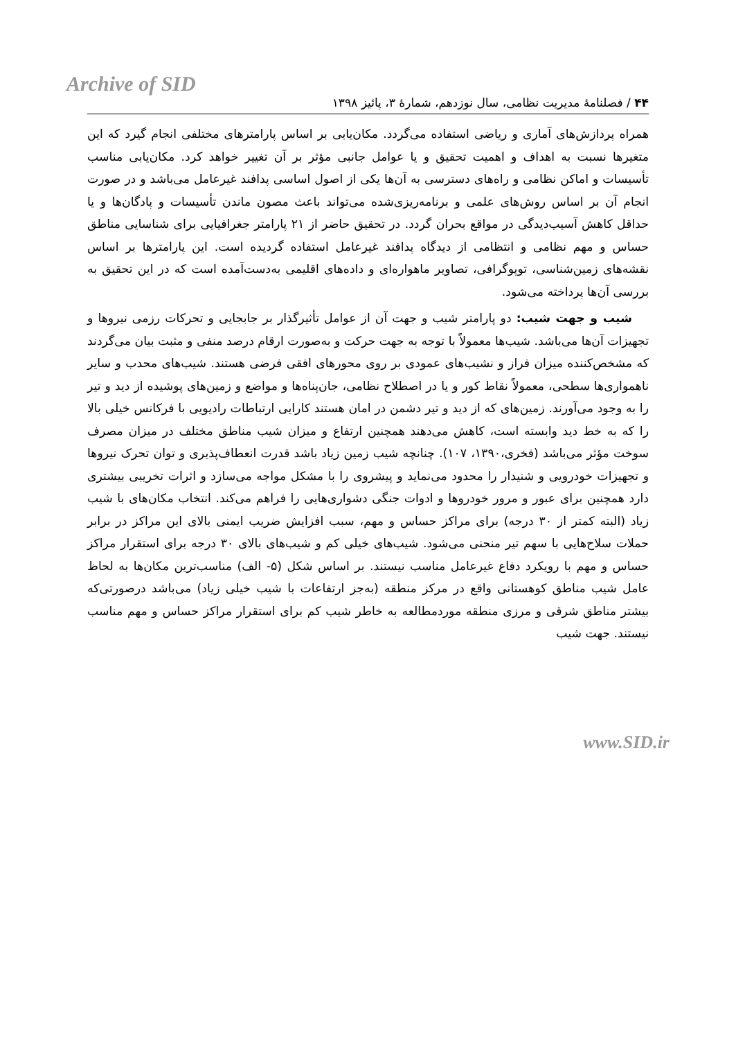Archive of SID
۴۴ / فصلنامهٔ مدیریت نظامی، سال نوزدهم، شمارهٔ ۳، پائیز ۱۳۹۸
همراه پردازش‌های آماری و ریاضی استفاده می‌گردد. مکان‌یابی بر اساس پارامترهای مختلفی انجام گیرد که این متغیرها نسبت به اهداف و اهمیت تحقیق و یا عوامل جانبی مؤثر بر آن تغییر خواهد کرد. مکان‌یابی مناسب تأسیسات و اماکن نظامی و راه‌های دسترسی به آن‌ها یکی از اصول اساسی پدافند غیرعامل می‌باشد و در صورت انجام آن بر اساس روش‌های علمی و برنامه‌ریزی‌شده می‌تواند باعث مصون ماندن تأسیسات و پادگان‌ها و یا حداقل کاهش آسیب‌دیدگی در مواقع بحران گردد. در تحقیق حاضر از ۲۱ پارامتر جغرافیایی برای شناسایی مناطق حساس و مهم نظامی و انتظامی از دیدگاه پدافند غیرعامل استفاده گردیده است. این پارامترها بر اساس نقشه‌های زمین‌شناسی، توپوگرافی، تصاویر ماهواره‌ای و داده‌های اقلیمی به‌دست‌آمده است که در این تحقیق به بررسی آن‌ها پرداخته می‌شود.
شیب و جهت شیب: دو پارامتر شیب و جهت آن از عوامل تأثیرگذار بر جابجایی و تحرکات رزمی نیروها و تجهیزات آن‌ها می‌باشد. شیب‌ها معمولاً با توجه به جهت حرکت و به‌صورت ارقام درصد منفی و مثبت بیان می‌گردند که مشخص‌کننده میزان فراز و نشیب‌های عمودی بر روی محورهای افقی فرضی هستند. شیب‌های محدب و سایر ناهمواری‌ها سطحی، معمولاً نقاط کور و یا در اصطلاح نظامی، جان‌پناه‌ها و مواضع و زمین‌های پوشیده از دید و تیر را به وجود می‌آورند. زمین‌های که از دید و تیر دشمن در امان هستند کارایی ارتباطات رادیویی با فرکانس خیلی بالا را که به خط دید وابسته است، کاهش می‌دهند همچنین ارتفاع و میزان شیب مناطق مختلف در میزان مصرف سوخت مؤثر می‌باشد (فخری،۱۳۹۰، ۱۰۷). چنانچه شیب زمین زیاد باشد قدرت انعطاف‌پذیری و توان تحرک نیروها و تجهیزات خودرویی و شنیدار را محدود می‌نماید و پیشروی را با مشکل مواجه می‌سازد و اثرات تخریبی بیشتری دارد همچنین برای عبور و مرور خودروها و ادوات جنگی دشواری‌هایی را فراهم می‌کند. انتخاب مکان‌های با شیب زیاد (البته کمتر از ۳۰ درجه) برای مراکز حساس و مهم، سبب افزایش ضریب ایمنی بالای این مراکز در برابر حملات سلاح‌هایی با سهم تیر منحنی می‌شود. شیب‌های خیلی کم و شیب‌های بالای ۳۰ درجه برای استقرار مراکز حساس و مهم با رویکرد دفاع غیرعامل مناسب نیستند. بر اساس شکل (۵- الف) مناسب‌ترین مکان‌ها به لحاظ عامل شیب مناطق کوهستانی واقع در مرکز منطقه (به‌جز ارتفاعات با شیب خیلی زیاد) می‌باشد درصورتی‌که بیشتر مناطق شرقی و مرزی منطقه موردمطالعه به خاطر شیب کم برای استقرار مراکز حساس و مهم مناسب نیستند. جهت شیب
www.SID.ir